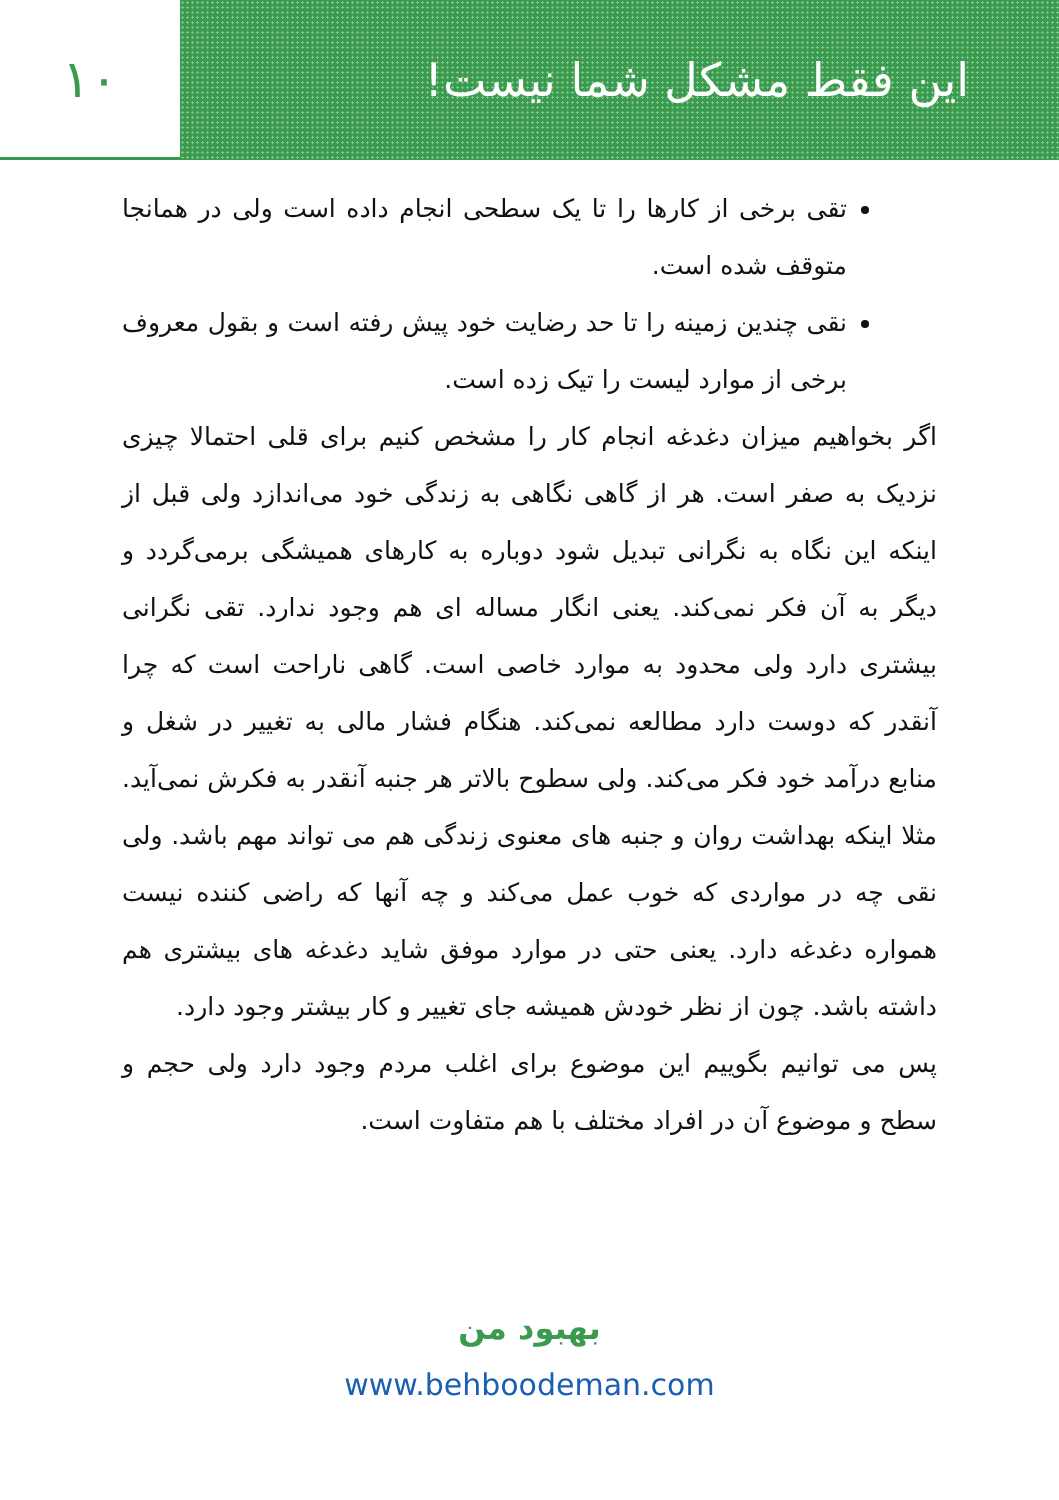این فقط مشکل شما نیست! ۱۰
تقی برخی از کارها را تا یک سطحی انجام داده است ولی در همانجا متوقف شده است.
نقی چندین زمینه را تا حد رضایت خود پیش رفته است و بقول معروف برخی از موارد لیست را تیک زده است.
اگر بخواهیم میزان دغدغه انجام کار را مشخص کنیم برای قلی احتمالا چیزی نزدیک به صفر است. هر از گاهی نگاهی به زندگی خود می‌اندازد ولی قبل از اینکه این نگاه به نگرانی تبدیل شود دوباره به کارهای همیشگی برمی‌گردد و دیگر به آن فکر نمی‌کند. یعنی انگار مساله ای هم وجود ندارد. تقی نگرانی بیشتری دارد ولی محدود به موارد خاصی است. گاهی ناراحت است که چرا آنقدر که دوست دارد مطالعه نمی‌کند. هنگام فشار مالی به تغییر در شغل و منابع درآمد خود فکر می‌کند. ولی سطوح بالاتر هر جنبه آنقدر به فکرش نمی‌آید. مثلا اینکه بهداشت روان و جنبه های معنوی زندگی هم می تواند مهم باشد. ولی نقی چه در مواردی که خوب عمل می‌کند و چه آنها که راضی کننده نیست همواره دغدغه دارد. یعنی حتی در موارد موفق شاید دغدغه های بیشتری هم داشته باشد. چون از نظر خودش همیشه جای تغییر و کار بیشتر وجود دارد.
پس می توانیم بگوییم این موضوع برای اغلب مردم وجود دارد ولی حجم و سطح و موضوع آن در افراد مختلف با هم متفاوت است.
بهبود من
www.behboodeman.com